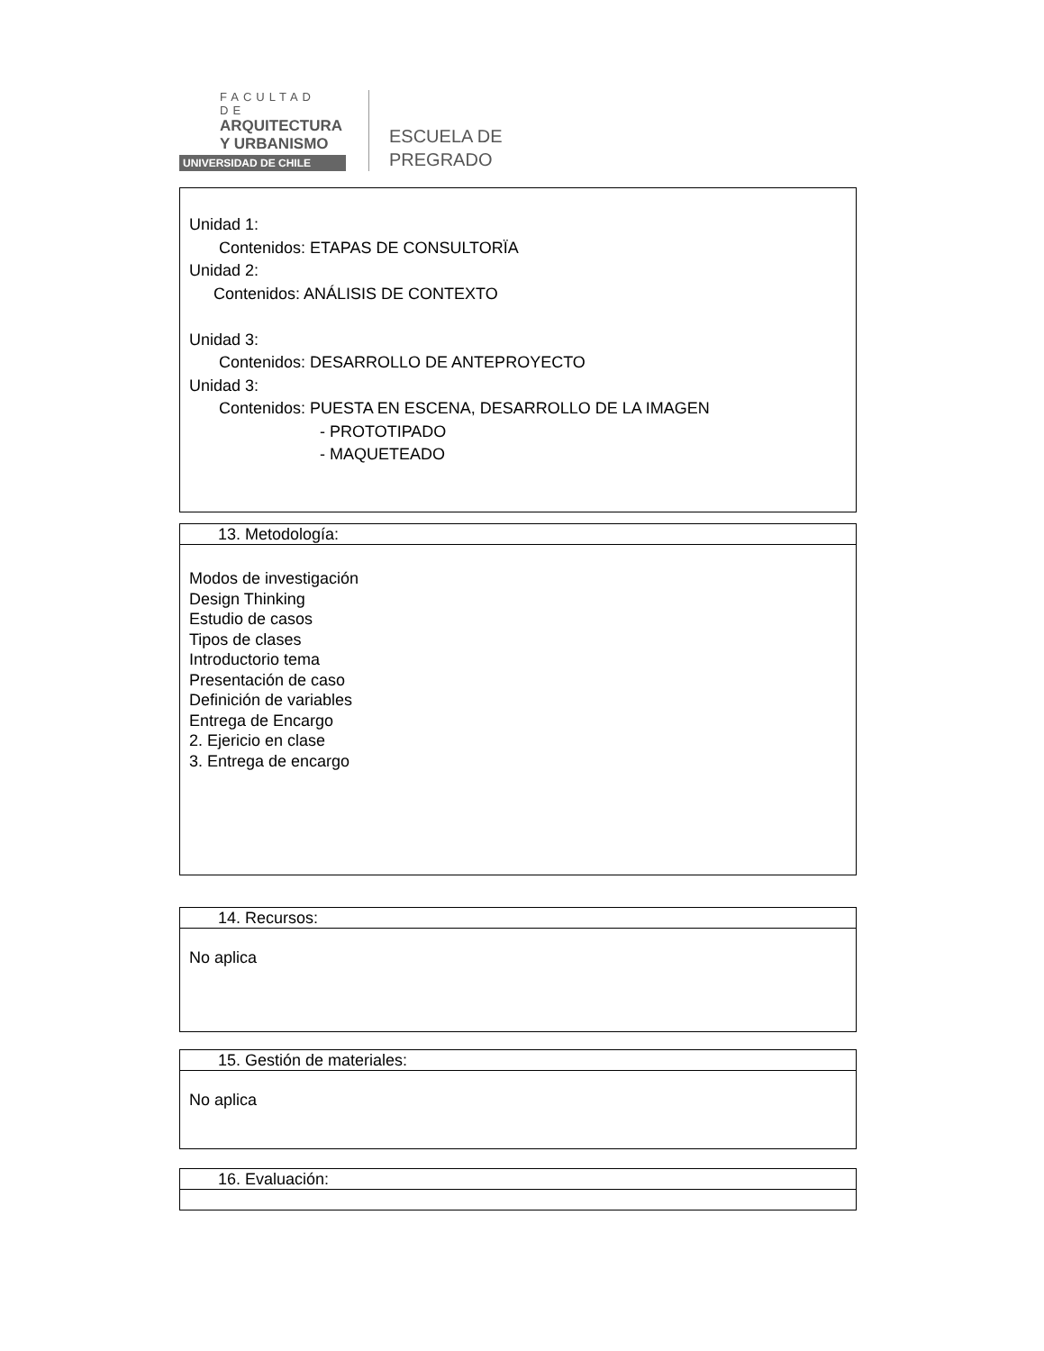FACULTAD DE
ARQUITECTURA
Y URBANISMO
UNIVERSIDAD DE CHILE
ESCUELA DE
PREGRADO
| Unidad 1: Contenidos: ETAPAS DE CONSULTORÏA Unidad 2: Contenidos: ANÁLISIS DE CONTEXTO Unidad 3: Contenidos: DESARROLLO DE ANTEPROYECTO Unidad 3: Contenidos: PUESTA EN ESCENA, DESARROLLO DE LA IMAGEN - PROTOTIPADO - MAQUETEADO |
| 13. Metodología: |
| Modos de investigación Design Thinking Estudio de casos Tipos de clases Introductorio tema Presentación de caso Definición de variables Entrega de Encargo 2. Ejericio en clase 3. Entrega de encargo |
| 14. Recursos: |
| No aplica |
| 15. Gestión de materiales: |
| No aplica |
| 16. Evaluación: |